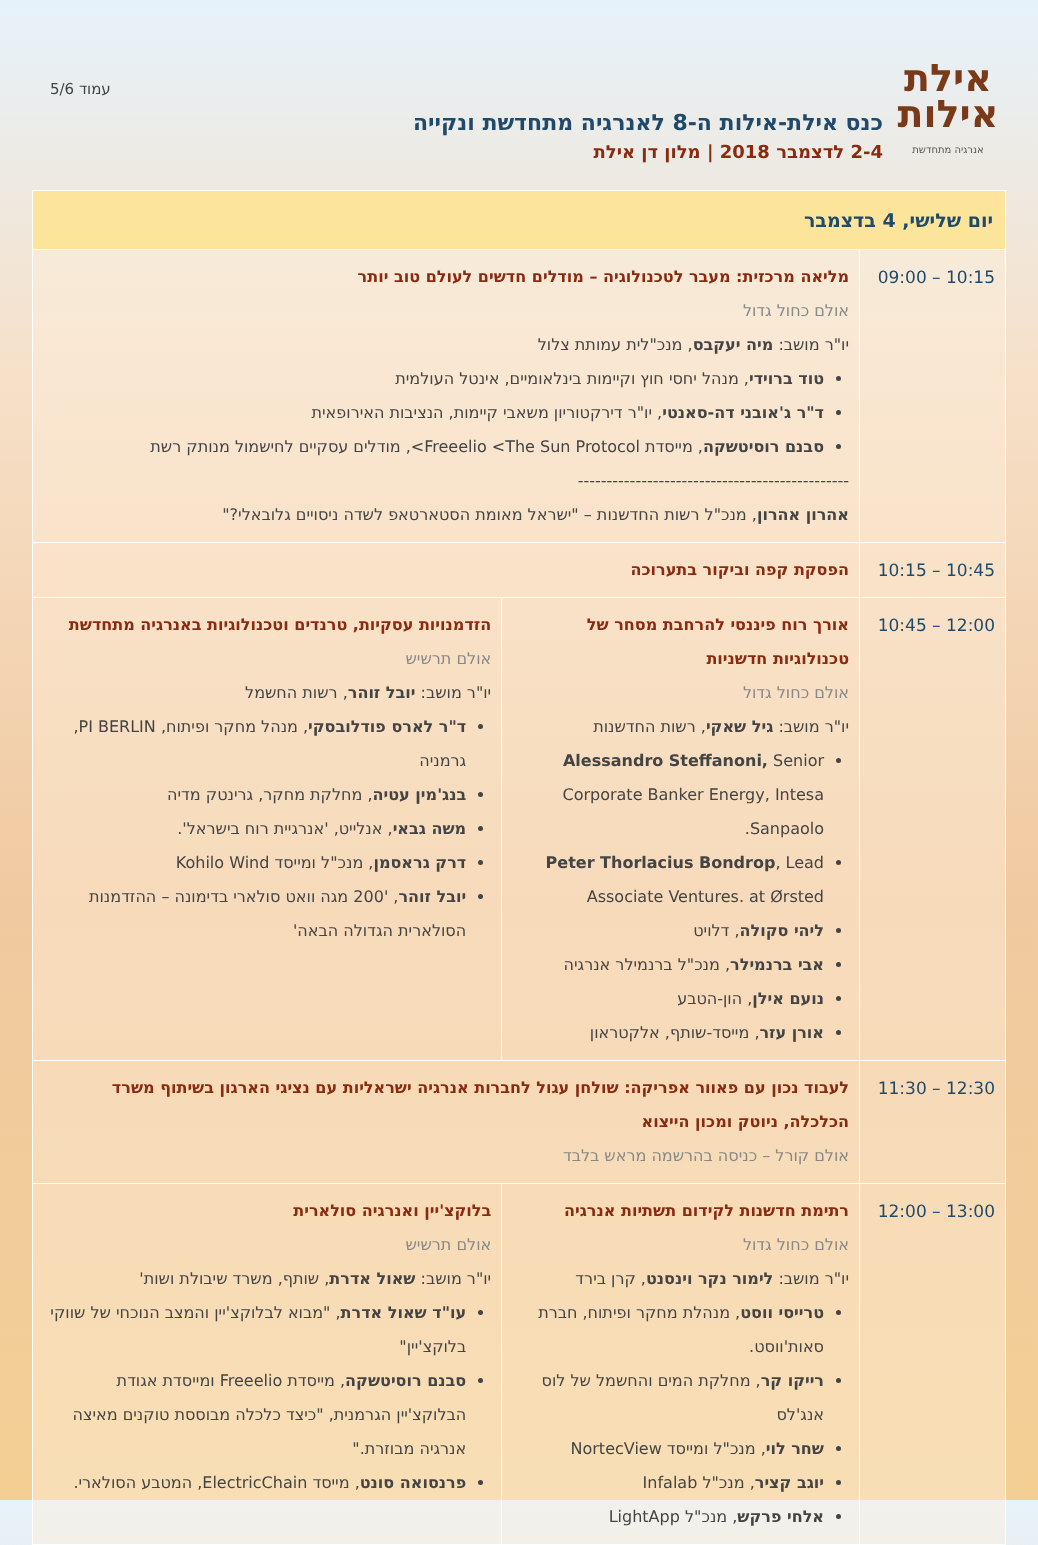אילת
אילות
אנרגיה מתחדשת
כנס אילת-אילות ה-8 לאנרגיה מתחדשת ונקייה
2-4 לדצמבר 2018 | מלון דן אילת
עמוד 5/6
| יום שלישי, 4 בדצמבר | | |
| --- | --- | --- |
| 09:00 – 10:15 | מליאה מרכזית: מעבר לטכנולוגיה – מודלים חדשים לעולם טוב יותר אולם כחול גדול יו"ר מושב: מיה יעקבס , מנכ"לית עמותת צלול טוד ברוידי , מנהל יחסי חוץ וקיימות בינלאומיים, אינטל העולמית ד"ר ג'אובני דה-סאנטי , יו"ר דירקטוריון משאבי קיימות, הנציבות האירופאית סבנם רוסיטשקה , מייסדת Freeelio <The Sun Protocol>, מודלים עסקיים לחישמול מנותק רשת ----------------------------------------------- אהרון אהרון , מנכ"ל רשות החדשנות – "ישראל מאומת הסטארטאפ לשדה ניסויים גלובאלי?" | |
| 10:15 – 10:45 | הפסקת קפה וביקור בתערוכה | |
| 10:45 – 12:00 | אורך רוח פיננסי להרחבת מסחר של טכנולוגיות חדשניות אולם כחול גדול יו"ר מושב: גיל שאקי , רשות החדשנות Alessandro Steffanoni, Senior Corporate Banker Energy, Intesa Sanpaolo. Peter Thorlacius Bondrop , Lead Associate Ventures. at Ørsted ליהי סקולה , דלויט אבי ברנמילר , מנכ"ל ברנמילר אנרגיה נועם אילן , הון-הטבע אורן עזר , מייסד-שותף, אלקטראון | הזדמנויות עסקיות, טרנדים וטכנולוגיות באנרגיה מתחדשת אולם תרשיש יו"ר מושב: יובל זוהר , רשות החשמל ד"ר לארס פודלובסקי , מנהל מחקר ופיתוח, PI BERLIN, גרמניה בנג'מין עטיה , מחלקת מחקר, גרינטק מדיה משה גבאי , אנלייט, 'אנרגיית רוח בישראל'. דרק גראסמן , מנכ"ל ומייסד Kohilo Wind יובל זוהר , '200 מגה וואט סולארי בדימונה – ההזדמנות הסולארית הגדולה הבאה' |
| 11:30 – 12:30 | לעבוד נכון עם פאוור אפריקה: שולחן עגול לחברות אנרגיה ישראליות עם נציגי הארגון בשיתוף משרד הכלכלה, ניוטק ומכון הייצוא אולם קורל – כניסה בהרשמה מראש בלבד | |
| 12:00 – 13:00 | רתימת חדשנות לקידום תשתיות אנרגיה אולם כחול גדול יו"ר מושב: לימור נקר וינסנט , קרן בירד טרייסי ווסט , מנהלת מחקר ופיתוח, חברת סאות'ווסט. רייקו קר , מחלקת המים והחשמל של לוס אנג'לס שחר לוי , מנכ"ל ומייסד NortecView יוגב קציר , מנכ"ל Infalab אלחי פרקש , מנכ"ל LightApp | בלוקצ'יין ואנרגיה סולארית אולם תרשיש יו"ר מושב: שאול אדרת , שותף, משרד שיבולת ושות' עו"ד שאול אדרת , "מבוא לבלוקצ'יין והמצב הנוכחי של שווקי בלוקצ'יין" סבנם רוסיטשקה , מייסדת Freeelio ומייסדת אגודת הבלוקצ'יין הגרמנית, "כיצד כלכלה מבוססת טוקנים מאיצה אנרגיה מבוזרת." פרנסואה סונט , מייסד ElectricChain, המטבע הסולארי. |